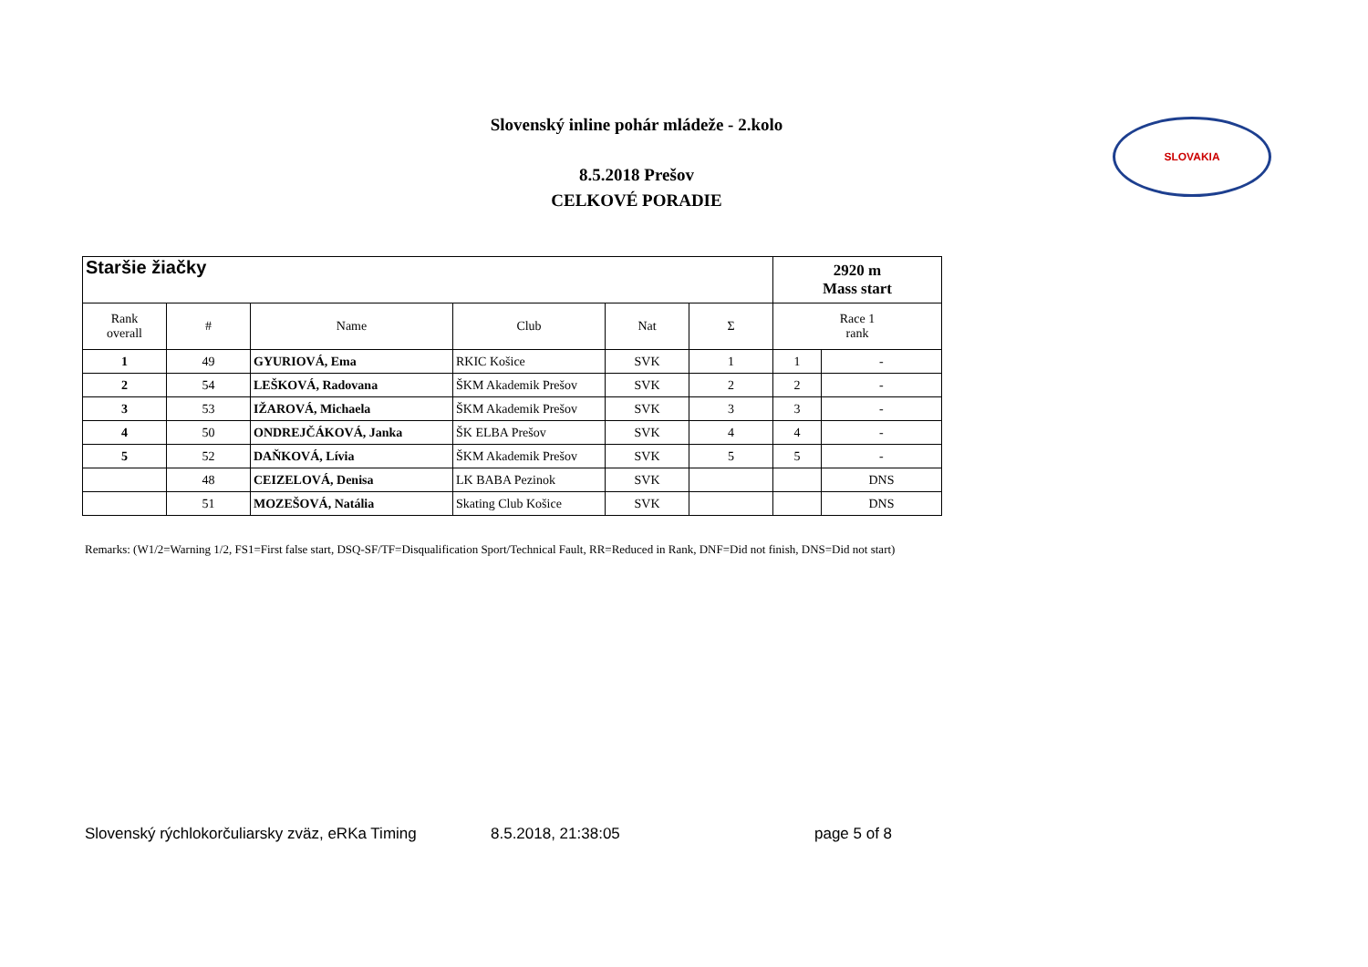Slovenský inline pohár mládeže - 2.kolo
8.5.2018 Prešov
CELKOVÉ PORADIE
SLOVAKIA
| Staršie žiačky | | | | | | 2920 m Mass start | |
| --- | --- | --- | --- | --- | --- | --- | --- |
| Rank overall | # | Name | Club | Nat | Σ | Race 1 rank | |
| 1 | 49 | GYURIOVÁ, Ema | RKIC Košice | SVK | 1 | 1 | - |
| 2 | 54 | LEŠKOVÁ, Radovana | ŠKM Akademik Prešov | SVK | 2 | 2 | - |
| 3 | 53 | IŽAROVÁ, Michaela | ŠKM Akademik Prešov | SVK | 3 | 3 | - |
| 4 | 50 | ONDREJČÁKOVÁ, Janka | ŠK ELBA Prešov | SVK | 4 | 4 | - |
| 5 | 52 | DAŇKOVÁ, Lívia | ŠKM Akademik Prešov | SVK | 5 | 5 | - |
| | 48 | CEIZELOVÁ, Denisa | LK BABA Pezinok | SVK | | | DNS |
| | 51 | MOZEŠOVÁ, Natália | Skating Club Košice | SVK | | | DNS |
Remarks: (W1/2=Warning 1/2, FS1=First false start, DSQ-SF/TF=Disqualification Sport/Technical Fault, RR=Reduced in Rank, DNF=Did not finish, DNS=Did not start)
Slovenský rýchlokorčuliarsky zväz, eRKa Timing 8.5.2018, 21:38:05 page 5 of 8